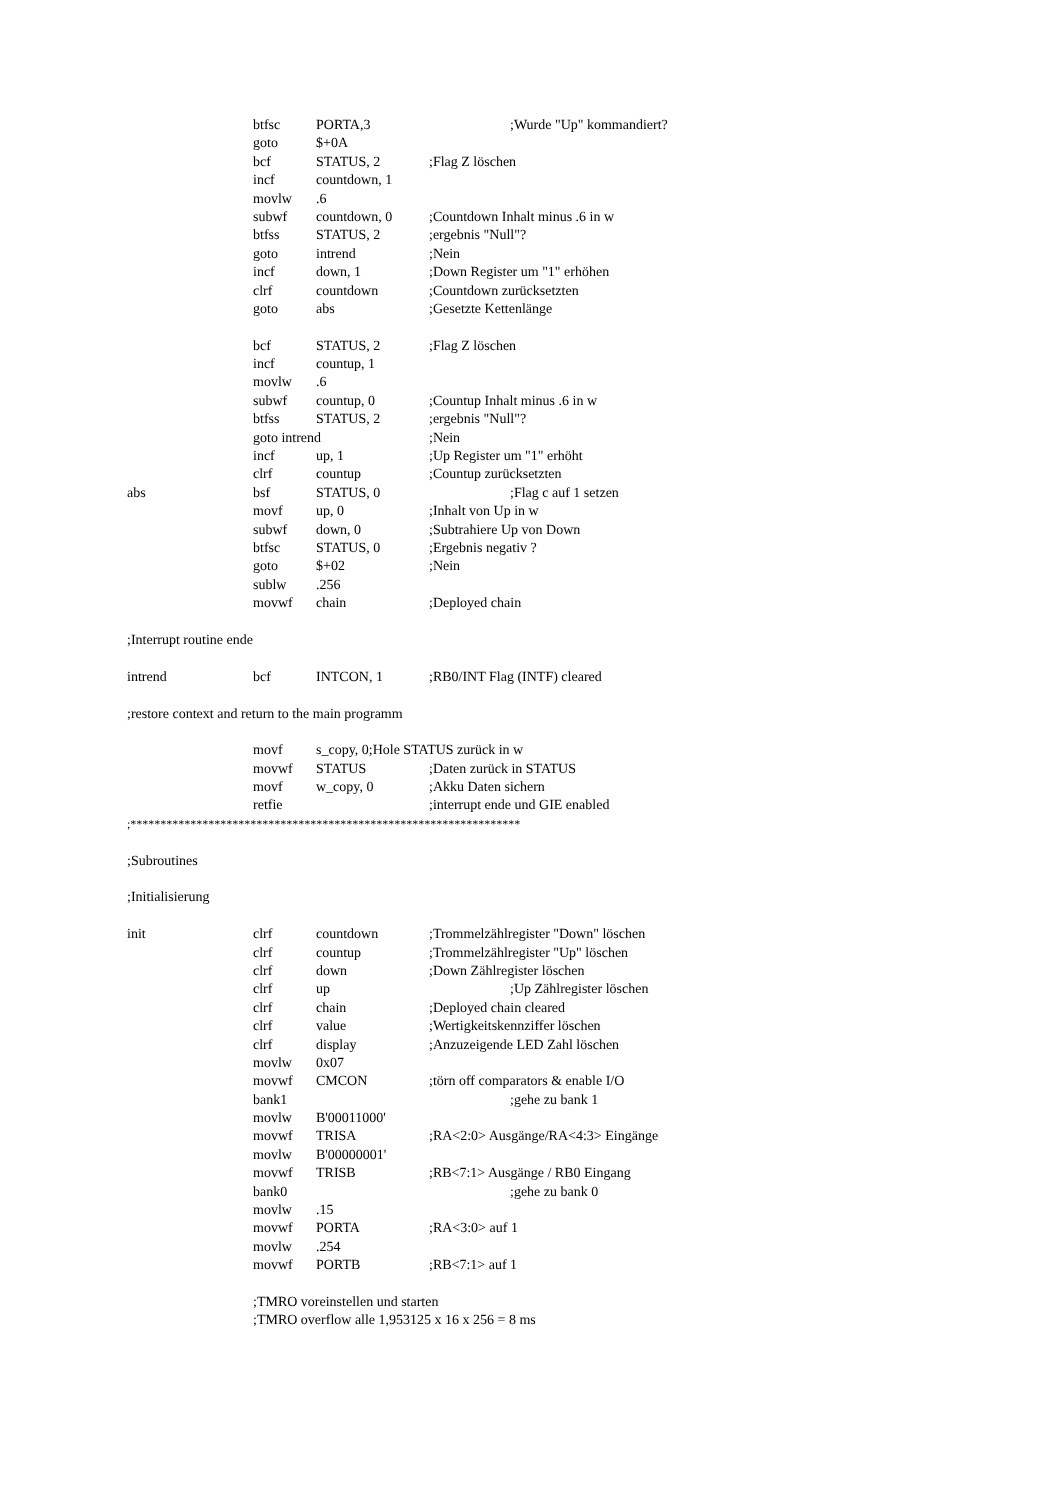btfsc PORTA,3;Wurde "Up" kommandiert?
goto $+0A
bcf STATUS, 2;Flag Z löschen
incf countdown, 1
movlw.6
subwf countdown, 0;Countdown Inhalt minus .6 in w
btfss STATUS, 2;ergebnis "Null"?
goto intrend;Nein
incf down, 1;Down Register um "1" erhöhen
clrf countdown;Countdown zurücksetzten
goto abs;Gesetzte Kettenlänge
bcf STATUS, 2;Flag Z löschen
incf countup, 1
movlw.6
subwf countup, 0;Countup Inhalt minus .6 in w
btfss STATUS, 2;ergebnis "Null"?
goto intrend;Nein
incf up, 1;Up Register um "1" erhöht
clrf countup;Countup zurücksetzten
abs bsf STATUS, 0;Flag c auf 1 setzen
movf up, 0;Inhalt von Up in w
subwf down, 0;Subtrahiere Up von Down
btfsc STATUS, 0;Ergebnis negativ ?
goto $+02;Nein
sublw.256
movwf chain;Deployed chain
;Interrupt routine ende
intrend bcf INTCON, 1;RB0/INT Flag (INTF) cleared
;restore context and return to the main programm
movf s_copy, 0;Hole STATUS zurück in w
movwf STATUS;Daten zurück in STATUS
movf w_copy, 0;Akku Daten sichern
retfie ;interrupt ende und GIE enabled
;*****************************************************************
;Subroutines
;Initialisierung
init clrf countdown;Trommelzählregister "Down" löschen
clrf countup;Trommelzählregister "Up" löschen
clrf down;Down Zählregister löschen
clrf up;Up Zählregister löschen
clrf chain;Deployed chain cleared
clrf value;Wertigkeitskennziffer löschen
clrf display;Anzuzeigende LED Zahl löschen
movlw 0x07
movwf CMCON;törn off comparators & enable I/O
bank1 ;gehe zu bank 1
movlw B'00011000'
movwf TRISA;RA<2:0> Ausgänge/RA<4:3> Eingänge
movlw B'00000001'
movwf TRISB;RB<7:1> Ausgänge / RB0 Eingang
bank0 ;gehe zu bank 0
movlw.15
movwf PORTA;RA<3:0> auf 1
movlw.254
movwf PORTB;RB<7:1> auf 1
;TMRO voreinstellen und starten
;TMRO overflow alle 1,953125 x 16 x 256 = 8 ms